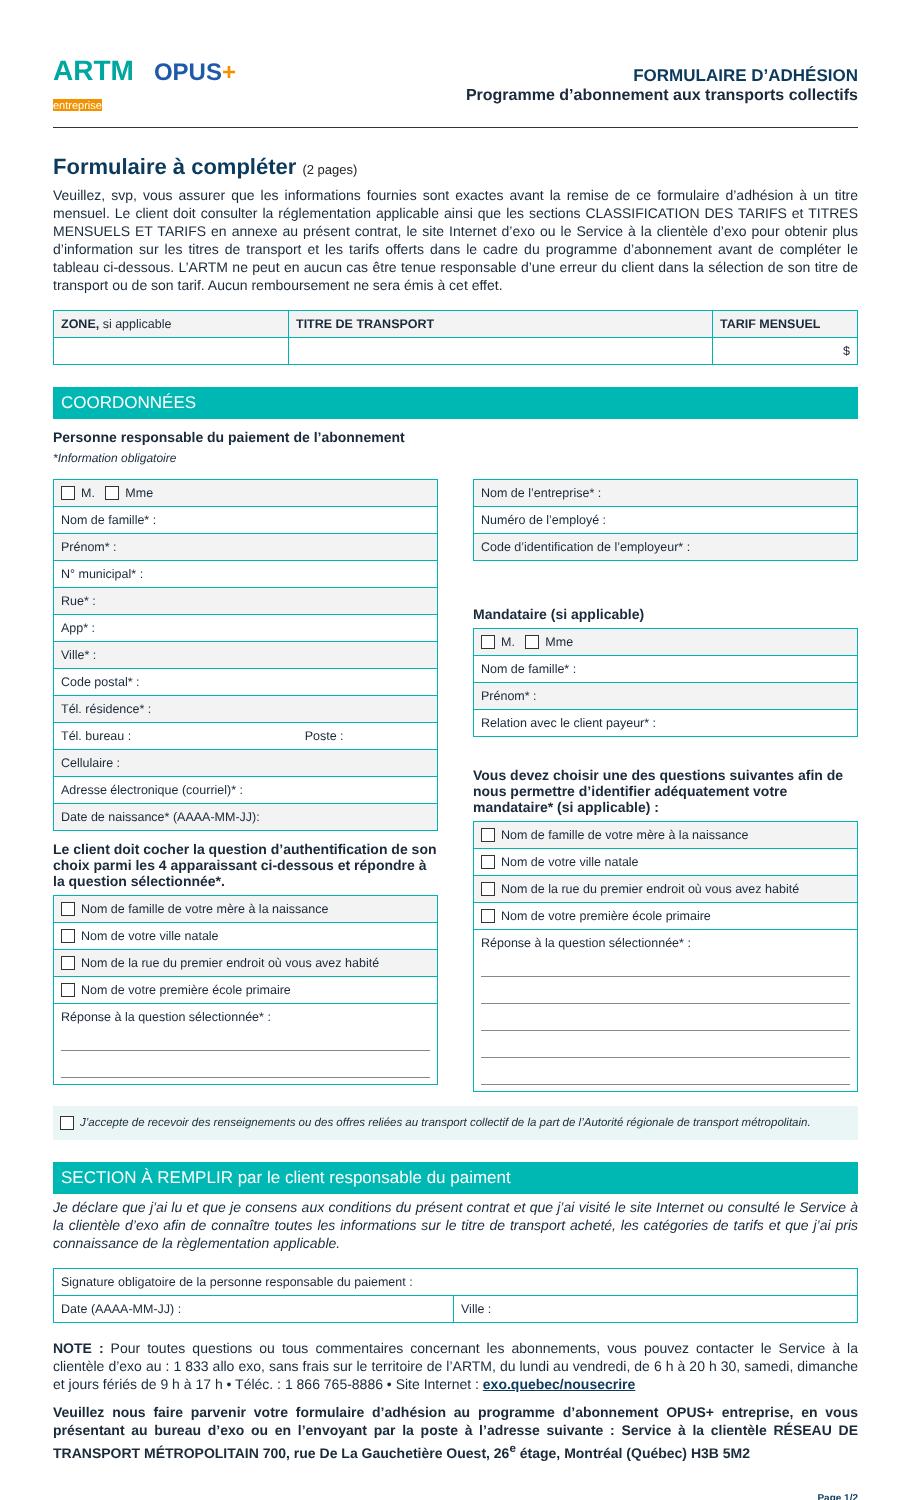ARTM OPUS+
entreprise
FORMULAIRE D’ADHÉSION
Programme d’abonnement aux transports collectifs
Formulaire à compléter (2 pages)
Veuillez, svp, vous assurer que les informations fournies sont exactes avant la remise de ce formulaire d’adhésion à un titre mensuel. Le client doit consulter la réglementation applicable ainsi que les sections CLASSIFICATION DES TARIFS et TITRES MENSUELS ET TARIFS en annexe au présent contrat, le site Internet d’exo ou le Service à la clientèle d’exo pour obtenir plus d’information sur les titres de transport et les tarifs offerts dans le cadre du programme d’abonnement avant de compléter le tableau ci-dessous. L’ARTM ne peut en aucun cas être tenue responsable d’une erreur du client dans la sélection de son titre de transport ou de son tarif. Aucun remboursement ne sera émis à cet effet.
| ZONE, si applicable | TITRE DE TRANSPORT | TARIF MENSUEL |
| --- | --- | --- |
| | | $ |
COORDONNÉES
Personne responsable du paiement de l’abonnement
*Information obligatoire
| M. Mme |
| Nom de famille* : |
| Prénom* : |
| N° municipal* : |
| Rue* : |
| App* : |
| Ville* : |
| Code postal* : |
| Tél. résidence* : |
| Tél. bureau : Poste : |
| Cellulaire : |
| Adresse électronique (courriel)* : |
| Date de naissance* (AAAA-MM-JJ): |
Le client doit cocher la question d’authentification de son choix parmi les 4 apparaissant ci-dessous et répondre à la question sélectionnée*.
| Nom de famille de votre mère à la naissance |
| Nom de votre ville natale |
| Nom de la rue du premier endroit où vous avez habité |
| Nom de votre première école primaire |
| Réponse à la question sélectionnée* : |
| Nom de l’entreprise* : |
| Numéro de l’employé : |
| Code d’identification de l’employeur* : |
Mandataire (si applicable)
| M. Mme |
| Nom de famille* : |
| Prénom* : |
| Relation avec le client payeur* : |
Vous devez choisir une des questions suivantes afin de nous permettre d’identifier adéquatement votre mandataire* (si applicable) :
| Nom de famille de votre mère à la naissance |
| Nom de votre ville natale |
| Nom de la rue du premier endroit où vous avez habité |
| Nom de votre première école primaire |
| Réponse à la question sélectionnée* : |
J’accepte de recevoir des renseignements ou des offres reliées au transport collectif de la part de l’Autorité régionale de transport métropolitain.
SECTION À REMPLIR par le client responsable du paiment
Je déclare que j’ai lu et que je consens aux conditions du présent contrat et que j’ai visité le site Internet ou consulté le Service à la clientèle d’exo afin de connaître toutes les informations sur le titre de transport acheté, les catégories de tarifs et que j’ai pris connaissance de la règlementation applicable.
| Signature obligatoire de la personne responsable du paiement : | |
| Date (AAAA-MM-JJ) : | Ville : |
NOTE : Pour toutes questions ou tous commentaires concernant les abonnements, vous pouvez contacter le Service à la clientèle d’exo au : 1 833 allo exo, sans frais sur le territoire de l’ARTM, du lundi au vendredi, de 6 h à 20 h 30, samedi, dimanche et jours fériés de 9 h à 17 h • Téléc. : 1 866 765-8886 • Site Internet : exo.quebec/nousecrire
Veuillez nous faire parvenir votre formulaire d’adhésion au programme d’abonnement OPUS+ entreprise, en vous présentant au bureau d’exo ou en l’envoyant par la poste à l’adresse suivante : Service à la clientèle RÉSEAU DE TRANSPORT MÉTROPOLITAIN 700, rue De La Gauchetière Ouest, 26<sup>e</sup> étage, Montréal (Québec) H3B 5M2
Page 1/2